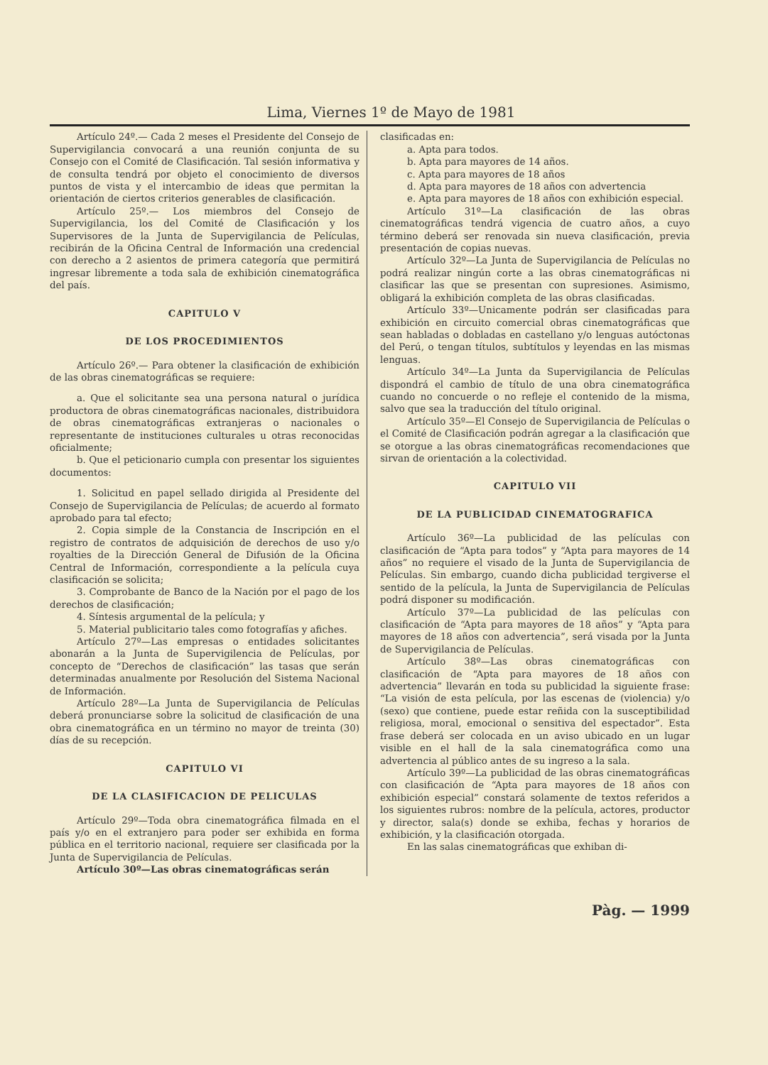Lima, Viernes 1º de Mayo de 1981
Artículo 24º.— Cada 2 meses el Presidente del Consejo de Supervigilancia convocará a una reunión conjunta de su Consejo con el Comité de Clasificación. Tal sesión informativa y de consulta tendrá por objeto el conocimiento de diversos puntos de vista y el intercambio de ideas que permitan la orientación de ciertos criterios generables de clasificación.
Artículo 25º.— Los miembros del Consejo de Supervigilancia, los del Comité de Clasificación y los Supervisores de la Junta de Supervigilancia de Películas, recibirán de la Oficina Central de Información una credencial con derecho a 2 asientos de primera categoría que permitirá ingresar libremente a toda sala de exhibición cinematográfica del país.
CAPITULO V
DE LOS PROCEDIMIENTOS
Artículo 26º.— Para obtener la clasificación de exhibición de las obras cinematográficas se requiere:
a. Que el solicitante sea una persona natural o jurídica productora de obras cinematográficas nacionales, distribuidora de obras cinematográficas extranjeras o nacionales o representante de instituciones culturales u otras reconocidas oficialmente;
b. Que el peticionario cumpla con presentar los siguientes documentos:
1. Solicitud en papel sellado dirigida al Presidente del Consejo de Supervigilancia de Películas; de acuerdo al formato aprobado para tal efecto;
2. Copia simple de la Constancia de Inscripción en el registro de contratos de adquisición de derechos de uso y/o royalties de la Dirección General de Difusión de la Oficina Central de Información, correspondiente a la película cuya clasificación se solicita;
3. Comprobante de Banco de la Nación por el pago de los derechos de clasificación;
4. Síntesis argumental de la película; y
5. Material publicitario tales como fotografías y afiches.
Artículo 27º—Las empresas o entidades solicitantes abonarán a la Junta de Supervigilencia de Películas, por concepto de “Derechos de clasificación” las tasas que serán determinadas anualmente por Resolución del Sistema Nacional de Información.
Artículo 28º—La Junta de Supervigilancia de Películas deberá pronunciarse sobre la solicitud de clasificación de una obra cinematográfica en un término no mayor de treinta (30) días de su recepción.
CAPITULO VI
DE LA CLASIFICACION DE PELICULAS
Artículo 29º—Toda obra cinematográfica filmada en el país y/o en el extranjero para poder ser exhibida en forma pública en el territorio nacional, requiere ser clasificada por la Junta de Supervigilancia de Películas.
Artículo 30º—Las obras cinematográficas serán
clasificadas en:
a. Apta para todos.
b. Apta para mayores de 14 años.
c. Apta para mayores de 18 años
d. Apta para mayores de 18 años con advertencia
e. Apta para mayores de 18 años con exhibición especial.
Artículo 31º—La clasificación de las obras cinematográficas tendrá vigencia de cuatro años, a cuyo término deberá ser renovada sin nueva clasificación, previa presentación de copias nuevas.
Artículo 32º—La Junta de Supervigilancia de Películas no podrá realizar ningún corte a las obras cinematográficas ni clasificar las que se presentan con supresiones. Asimismo, obligará la exhibición completa de las obras clasificadas.
Artículo 33º—Unicamente podrán ser clasificadas para exhibición en circuito comercial obras cinematográficas que sean habladas o dobladas en castellano y/o lenguas autóctonas del Perú, o tengan títulos, subtítulos y leyendas en las mismas lenguas.
Artículo 34º—La Junta da Supervigilancia de Películas dispondrá el cambio de título de una obra cinematográfica cuando no concuerde o no refleje el contenido de la misma, salvo que sea la traducción del título original.
Artículo 35º—El Consejo de Supervigilancia de Películas o el Comité de Clasificación podrán agregar a la clasificación que se otorgue a las obras cinematográficas recomendaciones que sirvan de orientación a la colectividad.
CAPITULO VII
DE LA PUBLICIDAD CINEMATOGRAFICA
Artículo 36º—La publicidad de las películas con clasificación de “Apta para todos” y “Apta para mayores de 14 años” no requiere el visado de la Junta de Supervigilancia de Películas. Sin embargo, cuando dicha publicidad tergiverse el sentido de la película, la Junta de Supervigilancia de Películas podrá disponer su modificación.
Artículo 37º—La publicidad de las películas con clasificación de “Apta para mayores de 18 años” y “Apta para mayores de 18 años con advertencia”, será visada por la Junta de Supervigilancia de Películas.
Artículo 38º—Las obras cinematográficas con clasificación de “Apta para mayores de 18 años con advertencia” llevarán en toda su publicidad la siguiente frase: “La visión de esta película, por las escenas de (violencia) y/o (sexo) que contiene, puede estar reñida con la susceptibilidad religiosa, moral, emocional o sensitiva del espectador”. Esta frase deberá ser colocada en un aviso ubicado en un lugar visible en el hall de la sala cinematográfica como una advertencia al público antes de su ingreso a la sala.
Artículo 39º—La publicidad de las obras cinematográficas con clasificación de “Apta para mayores de 18 años con exhibición especial” constará solamente de textos referidos a los siguientes rubros: nombre de la película, actores, productor y director, sala(s) donde se exhiba, fechas y horarios de exhibición, y la clasificación otorgada.
En las salas cinematográficas que exhiban di-
Pàg. — 1999